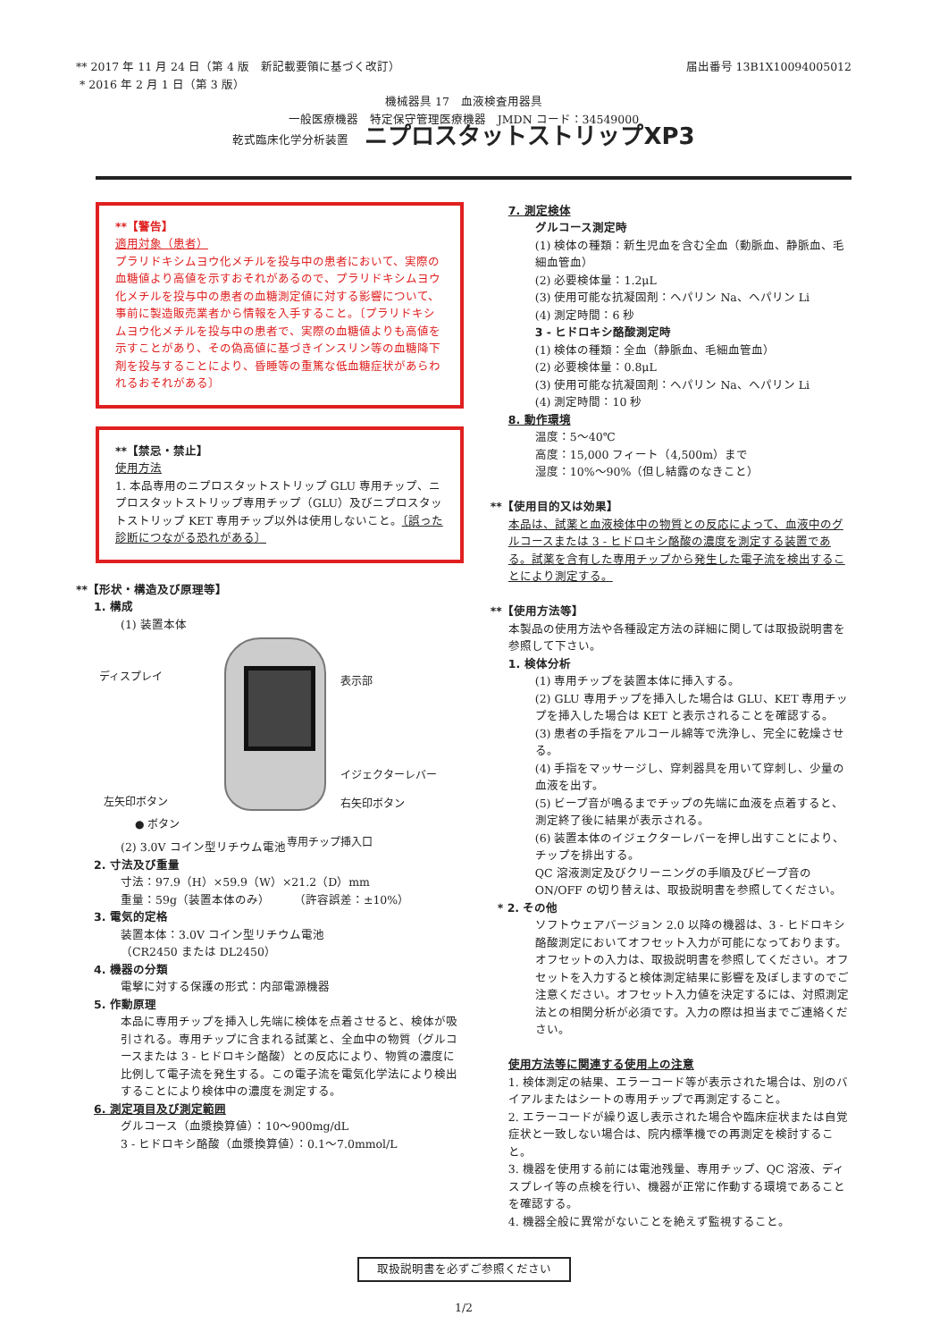** 2017 年 11 月 24 日（第 4 版　新記載要領に基づく改訂）
* 2016 年 2 月 1 日（第 3 版）
届出番号 13B1X10094005012
機械器具 17　血液検査用器具
一般医療機器　特定保守管理医療機器　JMDN コード：34549000
乾式臨床化学分析装置 ニプロスタットストリップXP3
**【警告】
適用対象（患者）
プラリドキシムヨウ化メチルを投与中の患者において、実際の血糖値より高値を示すおそれがあるので、プラリドキシムヨウ化メチルを投与中の患者の血糖測定値に対する影響について、事前に製造販売業者から情報を入手すること。〔プラリドキシムヨウ化メチルを投与中の患者で、実際の血糖値よりも高値を示すことがあり、その偽高値に基づきインスリン等の血糖降下剤を投与することにより、昏睡等の重篤な低血糖症状があらわれるおそれがある〕
**【禁忌・禁止】
使用方法
1. 本品専用のニプロスタットストリップ GLU 専用チップ、ニプロスタットストリップ専用チップ（GLU）及びニプロスタットストリップ KET 専用チップ以外は使用しないこと。〔誤った診断につながる恐れがある〕
**【形状・構造及び原理等】
1. 構成
(1) 装置本体
ディスプレイ 表示部
イジェクターレバー
左矢印ボタン 右矢印ボタン
● ボタン
専用チップ挿入口
(2) 3.0V コイン型リチウム電池
2. 寸法及び重量
寸法：97.9（H）×59.9（W）×21.2（D）mm
重量：59g（装置本体のみ）　　　（許容誤差：±10%）
3. 電気的定格
装置本体：3.0V コイン型リチウム電池
（CR2450 または DL2450）
4. 機器の分類
電撃に対する保護の形式：内部電源機器
5. 作動原理
本品に専用チップを挿入し先端に検体を点着させると、検体が吸引される。専用チップに含まれる試薬と、全血中の物質（グルコースまたは 3 - ヒドロキシ酪酸）との反応により、物質の濃度に比例して電子流を発生する。この電子流を電気化学法により検出することにより検体中の濃度を測定する。
6. 測定項目及び測定範囲
グルコース（血漿換算値）：10〜900mg/dL
3 - ヒドロキシ酪酸（血漿換算値）：0.1〜7.0mmol/L
7. 測定検体
グルコース測定時
(1) 検体の種類：新生児血を含む全血（動脈血、静脈血、毛細血管血）
(2) 必要検体量：1.2μL
(3) 使用可能な抗凝固剤：ヘパリン Na、ヘパリン Li
(4) 測定時間：6 秒
3 - ヒドロキシ酪酸測定時
(1) 検体の種類：全血（静脈血、毛細血管血）
(2) 必要検体量：0.8μL
(3) 使用可能な抗凝固剤：ヘパリン Na、ヘパリン Li
(4) 測定時間：10 秒
8. 動作環境
温度：5〜40℃
高度：15,000 フィート（4,500m）まで
湿度：10%〜90%（但し結露のなきこと）
**【使用目的又は効果】
本品は、試薬と血液検体中の物質との反応によって、血液中のグルコースまたは 3 - ヒドロキシ酪酸の濃度を測定する装置である。試薬を含有した専用チップから発生した電子流を検出することにより測定する。
**【使用方法等】
本製品の使用方法や各種設定方法の詳細に関しては取扱説明書を参照して下さい。
1. 検体分析
(1) 専用チップを装置本体に挿入する。
(2) GLU 専用チップを挿入した場合は GLU、KET 専用チップを挿入した場合は KET と表示されることを確認する。
(3) 患者の手指をアルコール綿等で洗浄し、完全に乾燥させる。
(4) 手指をマッサージし、穿刺器具を用いて穿刺し、少量の血液を出す。
(5) ビープ音が鳴るまでチップの先端に血液を点着すると、測定終了後に結果が表示される。
(6) 装置本体のイジェクターレバーを押し出すことにより、チップを排出する。
QC 溶液測定及びクリーニングの手順及びビープ音の ON/OFF の切り替えは、取扱説明書を参照してください。
* 2. その他
ソフトウェアバージョン 2.0 以降の機器は、3 - ヒドロキシ酪酸測定においてオフセット入力が可能になっております。オフセットの入力は、取扱説明書を参照してください。オフセットを入力すると検体測定結果に影響を及ぼしますのでご注意ください。オフセット入力値を決定するには、対照測定法との相関分析が必須です。入力の際は担当までご連絡ください。
使用方法等に関連する使用上の注意
1. 検体測定の結果、エラーコード等が表示された場合は、別のバイアルまたはシートの専用チップで再測定すること。
2. エラーコードが繰り返し表示された場合や臨床症状または自覚症状と一致しない場合は、院内標準機での再測定を検討すること。
3. 機器を使用する前には電池残量、専用チップ、QC 溶液、ディスプレイ等の点検を行い、機器が正常に作動する環境であることを確認する。
4. 機器全般に異常がないことを絶えず監視すること。
取扱説明書を必ずご参照ください
1/2